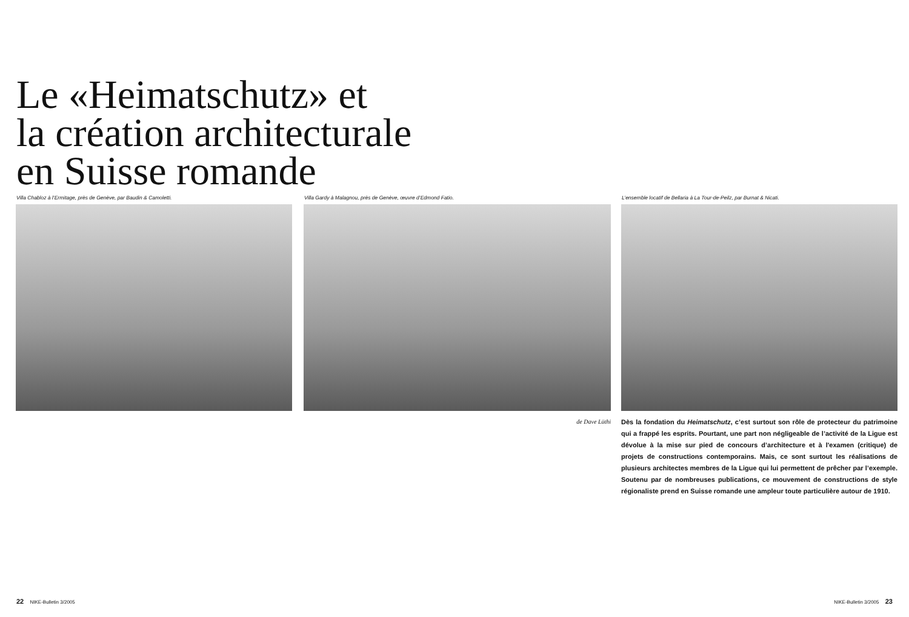Le «Heimatschutz» et
la création architecturale
en Suisse romande
Villa Chabloz à l’Ermitage, près de Genève, par Baudin & Camoletti.
Villa Gardy à Malagnou, près de Genève, œuvre d’Edmond Fatio.
de Dave Lüthi
L’ensemble locatif de Bellaria à La Tour-de-Peilz, par Burnat & Nicati.
Dès la fondation du Heimatschutz, c’est surtout son rôle de protecteur du patrimoine qui a frappé les esprits. Pourtant, une part non négligeable de l’activité de la Ligue est dévolue à la mise sur pied de concours d’architecture et à l'examen (critique) de projets de constructions contemporains. Mais, ce sont surtout les réalisations de plusieurs architectes membres de la Ligue qui lui permettent de prêcher par l’exemple. Soutenu par de nombreuses publications, ce mouvement de constructions de style régionaliste prend en Suisse romande une ampleur toute particulière autour de 1910.
22 NIKE-Bulletin 3/2005 NIKE-Bulletin 3/2005 23